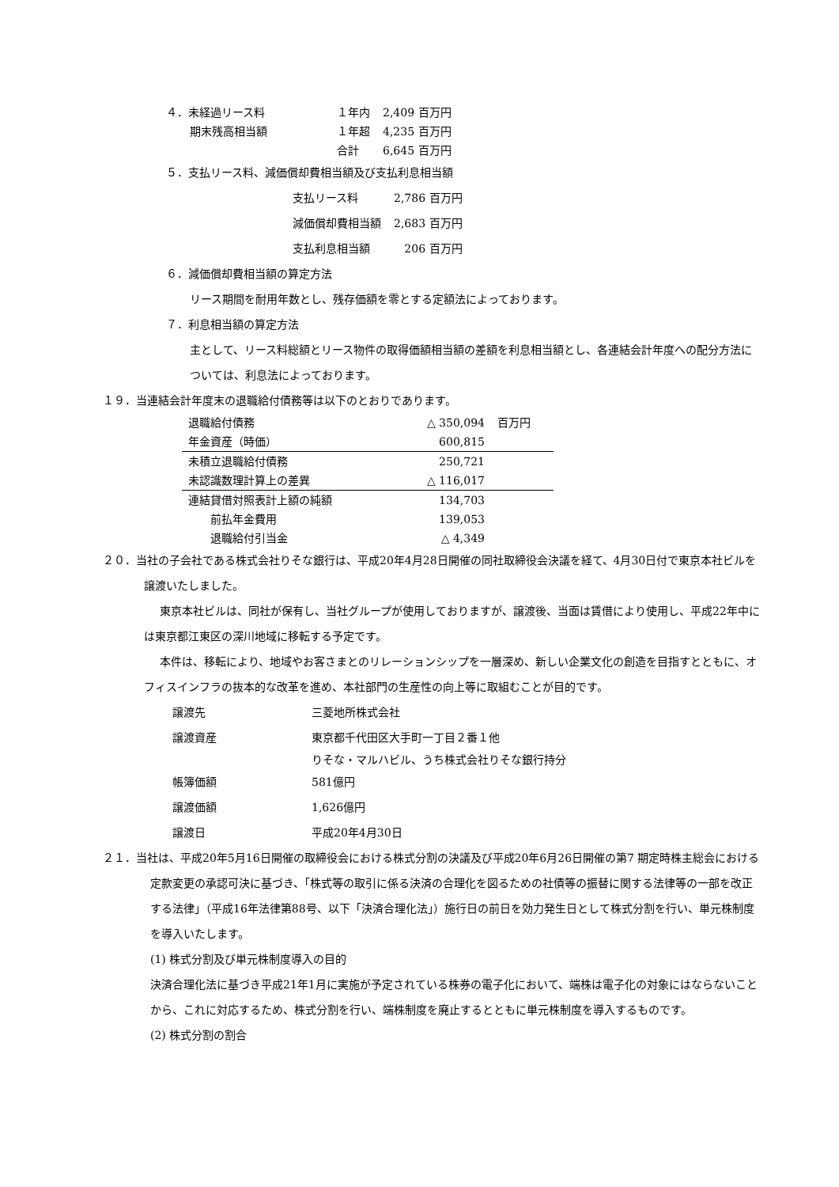| ４．未経過リース料 | １年内 | 2,409 百万円 |
| 期末残高相当額 | １年超 | 4,235 百万円 |
| | 合計 | 6,645 百万円 |
５．支払リース料、減価償却費相当額及び支払利息相当額
| 支払リース料 | 2,786 百万円 |
| 減価償却費相当額 | 2,683 百万円 |
| 支払利息相当額 | 206 百万円 |
６．減価償却費相当額の算定方法
リース期間を耐用年数とし、残存価額を零とする定額法によっております。
７．利息相当額の算定方法
主として、リース料総額とリース物件の取得価額相当額の差額を利息相当額とし、各連結会計年度への配分方法については、利息法によっております。
１９．当連結会計年度末の退職給付債務等は以下のとおりであります。
| 退職給付債務 | △ 350,094 | 百万円 |
| 年金資産（時価） | 600,815 | |
| 未積立退職給付債務 | 250,721 | |
| 未認識数理計算上の差異 | △ 116,017 | |
| 連結貸借対照表計上額の純額 | 134,703 | |
| 前払年金費用 | 139,053 | |
| 退職給付引当金 | △ 4,349 | |
２０．当社の子会社である株式会社りそな銀行は、平成20年4月28日開催の同社取締役会決議を経て、4月30日付で東京本社ビルを譲渡いたしました。
東京本社ビルは、同社が保有し、当社グループが使用しておりますが、譲渡後、当面は賃借により使用し、平成22年中には東京都江東区の深川地域に移転する予定です。
本件は、移転により、地域やお客さまとのリレーションシップを一層深め、新しい企業文化の創造を目指すとともに、オフィスインフラの抜本的な改革を進め、本社部門の生産性の向上等に取組むことが目的です。
| 譲渡先 | 三菱地所株式会社 |
| 譲渡資産 | 東京都千代田区大手町一丁目２番１他 |
| | りそな・マルハビル、うち株式会社りそな銀行持分 |
| 帳簿価額 | 581億円 |
| 譲渡価額 | 1,626億円 |
| 譲渡日 | 平成20年4月30日 |
２１．当社は、平成20年5月16日開催の取締役会における株式分割の決議及び平成20年6月26日開催の第7 期定時株主総会における定款変更の承認可決に基づき、「株式等の取引に係る決済の合理化を図るための社債等の振替に関する法律等の一部を改正する法律」（平成16年法律第88号、以下「決済合理化法」）施行日の前日を効力発生日として株式分割を行い、単元株制度を導入いたします。
(1) 株式分割及び単元株制度導入の目的
決済合理化法に基づき平成21年1月に実施が予定されている株券の電子化において、端株は電子化の対象にはならないことから、これに対応するため、株式分割を行い、端株制度を廃止するとともに単元株制度を導入するものです。
(2) 株式分割の割合